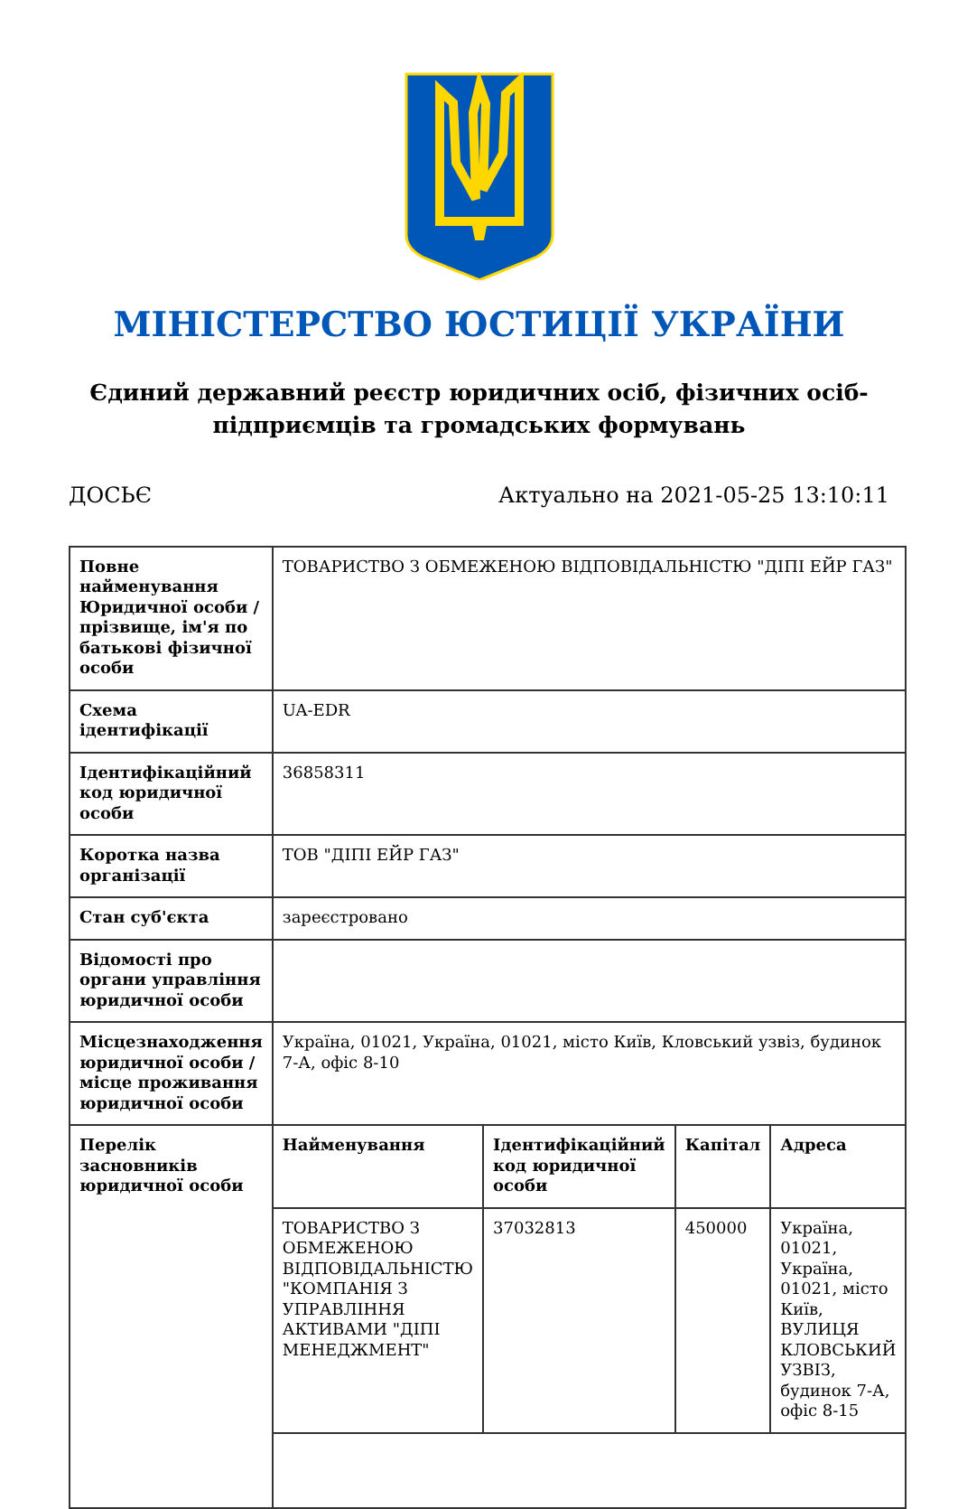МІНІСТЕРСТВО ЮСТИЦІЇ УКРАЇНИ
Єдиний державний реєстр юридичних осіб, фізичних осіб-підприємців та громадських формувань
ДОСЬЄ Актуально на 2021-05-25 13:10:11
| Повне найменування Юридичної особи / прізвище, ім'я по батькові фізичної особи | ТОВАРИСТВО З ОБМЕЖЕНОЮ ВІДПОВІДАЛЬНІСТЮ "ДІПІ ЕЙР ГАЗ" |
| Схема ідентифікації | UA-EDR |
| Ідентифікаційний код юридичної особи | 36858311 |
| Коротка назва організації | ТОВ "ДІПІ ЕЙР ГАЗ" |
| Стан суб'єкта | зареєстровано |
| Відомості про органи управління юридичної особи | |
| Місцезнаходження юридичної особи / місце проживання юридичної особи | Україна, 01021, Україна, 01021, місто Київ, Кловський узвіз, будинок 7-А, офіс 8-10 |
| Перелік засновників юридичної особи | / Найменування / Ідентифікаційний код юридичної особи / Капітал / Адреса / / --- / --- / --- / --- / / ТОВАРИСТВО З ОБМЕЖЕНОЮ ВІДПОВІДАЛЬНІСТЮ "КОМПАНІЯ З УПРАВЛІННЯ АКТИВАМИ "ДІПІ МЕНЕДЖМЕНТ" / 37032813 / 450000 / Україна, 01021, Україна, 01021, місто Київ, ВУЛИЦЯ КЛОВСЬКИЙ УЗВІЗ, будинок 7-А, офіс 8-15 / |